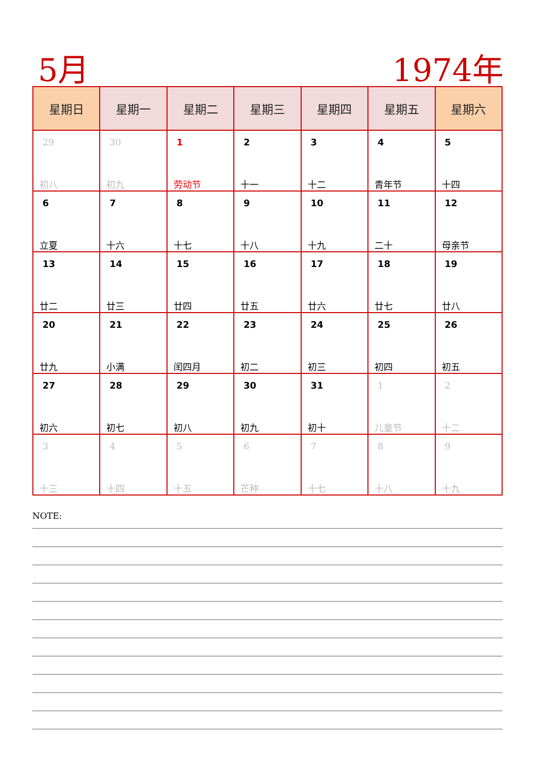5月 1974年
| 星期日 | 星期一 | 星期二 | 星期三 | 星期四 | 星期五 | 星期六 |
| --- | --- | --- | --- | --- | --- | --- |
| 29 初八 | 30 初九 | 1 劳动节 | 2 十一 | 3 十二 | 4 青年节 | 5 十四 |
| 6 立夏 | 7 十六 | 8 十七 | 9 十八 | 10 十九 | 11 二十 | 12 母亲节 |
| 13 廿二 | 14 廿三 | 15 廿四 | 16 廿五 | 17 廿六 | 18 廿七 | 19 廿八 |
| 20 廿九 | 21 小满 | 22 闰四月 | 23 初二 | 24 初三 | 25 初四 | 26 初五 |
| 27 初六 | 28 初七 | 29 初八 | 30 初九 | 31 初十 | 1 儿童节 | 2 十二 |
| 3 十三 | 4 十四 | 5 十五 | 6 芒种 | 7 十七 | 8 十八 | 9 十九 |
NOTE: